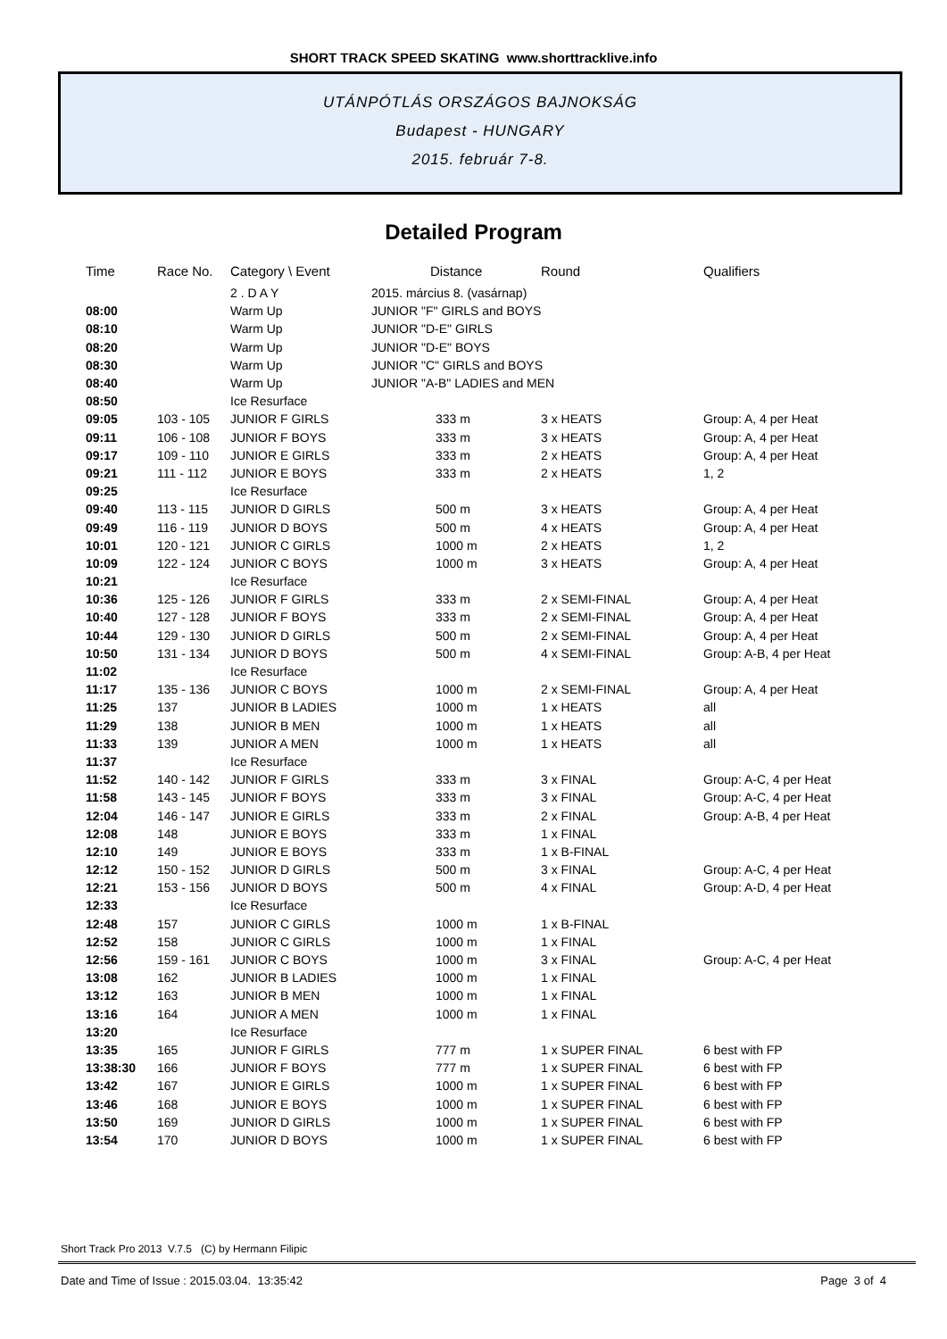SHORT TRACK SPEED SKATING www.shorttracklive.info
UTÁNPÓTLÁS ORSZÁGOS BAJNOKSÁG
Budapest - HUNGARY
2015. február 7-8.
Detailed Program
| Time | Race No. | Category \ Event | Distance | Round | Qualifiers |
| --- | --- | --- | --- | --- | --- |
| | | 2 . D A Y | 2015. március 8. (vasárnap) | | |
| 08:00 | | Warm Up | JUNIOR "F" GIRLS and BOYS | | |
| 08:10 | | Warm Up | JUNIOR "D-E" GIRLS | | |
| 08:20 | | Warm Up | JUNIOR "D-E" BOYS | | |
| 08:30 | | Warm Up | JUNIOR "C" GIRLS and BOYS | | |
| 08:40 | | Warm Up | JUNIOR "A-B" LADIES and MEN | | |
| 08:50 | | Ice Resurface | | | |
| 09:05 | 103 - 105 | JUNIOR F GIRLS | 333 m | 3 x HEATS | Group: A, 4 per Heat |
| 09:11 | 106 - 108 | JUNIOR F BOYS | 333 m | 3 x HEATS | Group: A, 4 per Heat |
| 09:17 | 109 - 110 | JUNIOR E GIRLS | 333 m | 2 x HEATS | Group: A, 4 per Heat |
| 09:21 | 111 - 112 | JUNIOR E BOYS | 333 m | 2 x HEATS | 1, 2 |
| 09:25 | | Ice Resurface | | | |
| 09:40 | 113 - 115 | JUNIOR D GIRLS | 500 m | 3 x HEATS | Group: A, 4 per Heat |
| 09:49 | 116 - 119 | JUNIOR D BOYS | 500 m | 4 x HEATS | Group: A, 4 per Heat |
| 10:01 | 120 - 121 | JUNIOR C GIRLS | 1000 m | 2 x HEATS | 1, 2 |
| 10:09 | 122 - 124 | JUNIOR C BOYS | 1000 m | 3 x HEATS | Group: A, 4 per Heat |
| 10:21 | | Ice Resurface | | | |
| 10:36 | 125 - 126 | JUNIOR F GIRLS | 333 m | 2 x SEMI-FINAL | Group: A, 4 per Heat |
| 10:40 | 127 - 128 | JUNIOR F BOYS | 333 m | 2 x SEMI-FINAL | Group: A, 4 per Heat |
| 10:44 | 129 - 130 | JUNIOR D GIRLS | 500 m | 2 x SEMI-FINAL | Group: A, 4 per Heat |
| 10:50 | 131 - 134 | JUNIOR D BOYS | 500 m | 4 x SEMI-FINAL | Group: A-B, 4 per Heat |
| 11:02 | | Ice Resurface | | | |
| 11:17 | 135 - 136 | JUNIOR C BOYS | 1000 m | 2 x SEMI-FINAL | Group: A, 4 per Heat |
| 11:25 | 137 | JUNIOR B LADIES | 1000 m | 1 x HEATS | all |
| 11:29 | 138 | JUNIOR B MEN | 1000 m | 1 x HEATS | all |
| 11:33 | 139 | JUNIOR A MEN | 1000 m | 1 x HEATS | all |
| 11:37 | | Ice Resurface | | | |
| 11:52 | 140 - 142 | JUNIOR F GIRLS | 333 m | 3 x FINAL | Group: A-C, 4 per Heat |
| 11:58 | 143 - 145 | JUNIOR F BOYS | 333 m | 3 x FINAL | Group: A-C, 4 per Heat |
| 12:04 | 146 - 147 | JUNIOR E GIRLS | 333 m | 2 x FINAL | Group: A-B, 4 per Heat |
| 12:08 | 148 | JUNIOR E BOYS | 333 m | 1 x FINAL | |
| 12:10 | 149 | JUNIOR E BOYS | 333 m | 1 x B-FINAL | |
| 12:12 | 150 - 152 | JUNIOR D GIRLS | 500 m | 3 x FINAL | Group: A-C, 4 per Heat |
| 12:21 | 153 - 156 | JUNIOR D BOYS | 500 m | 4 x FINAL | Group: A-D, 4 per Heat |
| 12:33 | | Ice Resurface | | | |
| 12:48 | 157 | JUNIOR C GIRLS | 1000 m | 1 x B-FINAL | |
| 12:52 | 158 | JUNIOR C GIRLS | 1000 m | 1 x FINAL | |
| 12:56 | 159 - 161 | JUNIOR C BOYS | 1000 m | 3 x FINAL | Group: A-C, 4 per Heat |
| 13:08 | 162 | JUNIOR B LADIES | 1000 m | 1 x FINAL | |
| 13:12 | 163 | JUNIOR B MEN | 1000 m | 1 x FINAL | |
| 13:16 | 164 | JUNIOR A MEN | 1000 m | 1 x FINAL | |
| 13:20 | | Ice Resurface | | | |
| 13:35 | 165 | JUNIOR F GIRLS | 777 m | 1 x SUPER FINAL | 6 best with FP |
| 13:38:30 | 166 | JUNIOR F BOYS | 777 m | 1 x SUPER FINAL | 6 best with FP |
| 13:42 | 167 | JUNIOR E GIRLS | 1000 m | 1 x SUPER FINAL | 6 best with FP |
| 13:46 | 168 | JUNIOR E BOYS | 1000 m | 1 x SUPER FINAL | 6 best with FP |
| 13:50 | 169 | JUNIOR D GIRLS | 1000 m | 1 x SUPER FINAL | 6 best with FP |
| 13:54 | 170 | JUNIOR D BOYS | 1000 m | 1 x SUPER FINAL | 6 best with FP |
Short Track Pro 2013 V.7.5 (C) by Hermann Filipic
Date and Time of Issue : 2015.03.04. 13:35:42 Page 3 of 4